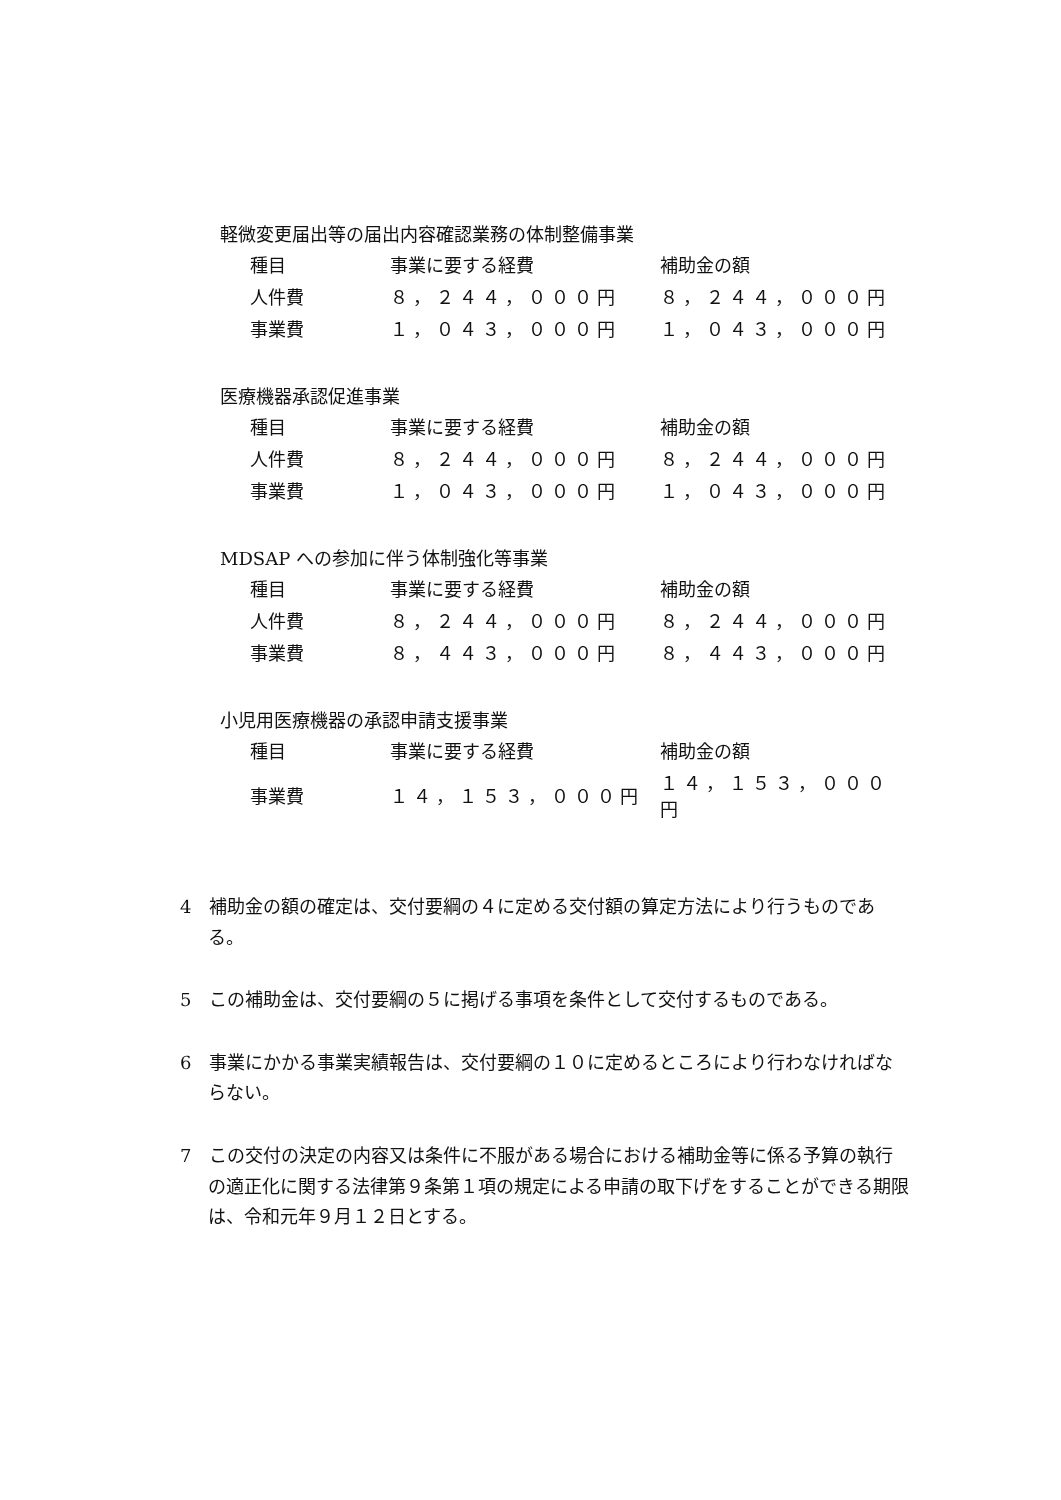軽微変更届出等の届出内容確認業務の体制整備事業
| 種目 | 事業に要する経費 | 補助金の額 |
| --- | --- | --- |
| 人件費 | ８，２４４，０００円 | ８，２４４，０００円 |
| 事業費 | １，０４３，０００円 | １，０４３，０００円 |
医療機器承認促進事業
| 種目 | 事業に要する経費 | 補助金の額 |
| --- | --- | --- |
| 人件費 | ８，２４４，０００円 | ８，２４４，０００円 |
| 事業費 | １，０４３，０００円 | １，０４３，０００円 |
MDSAP への参加に伴う体制強化等事業
| 種目 | 事業に要する経費 | 補助金の額 |
| --- | --- | --- |
| 人件費 | ８，２４４，０００円 | ８，２４４，０００円 |
| 事業費 | ８，４４３，０００円 | ８，４４３，０００円 |
小児用医療機器の承認申請支援事業
| 種目 | 事業に要する経費 | 補助金の額 |
| --- | --- | --- |
| 事業費 | １４，１５３，０００円 | １４，１５３，０００円 |
4　補助金の額の確定は、交付要綱の４に定める交付額の算定方法により行うものである。
5　この補助金は、交付要綱の５に掲げる事項を条件として交付するものである。
6　事業にかかる事業実績報告は、交付要綱の１０に定めるところにより行わなければならない。
7　この交付の決定の内容又は条件に不服がある場合における補助金等に係る予算の執行の適正化に関する法律第９条第１項の規定による申請の取下げをすることができる期限は、令和元年９月１２日とする。